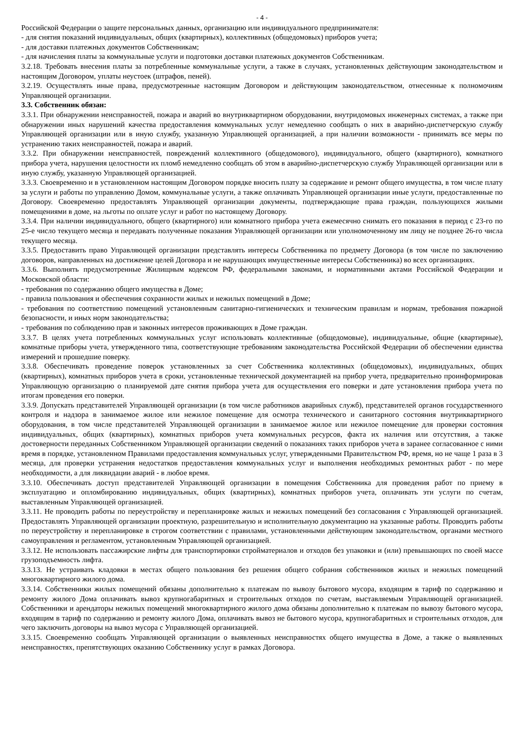- 4 -
Российской Федерации о защите персональных данных, организацию или индивидуального предпринимателя:
- для снятия показаний индивидуальных, общих (квартирных), коллективных (общедомовых) приборов учета;
- для доставки платежных документов Собственникам;
- для начисления платы за коммунальные услуги и подготовки доставки платежных документов Собственникам.
3.2.18. Требовать внесения платы за потребленные коммунальные услуги, а также в случаях, установленных действующим законодательством и настоящим Договором, уплаты неустоек (штрафов, пеней).
3.2.19. Осуществлять иные права, предусмотренные настоящим Договором и действующим законодательством, отнесенные к полномочиям Управляющей организации.
3.3. Собственник обязан:
3.3.1. При обнаружении неисправностей, пожара и аварий во внутриквартирном оборудовании, внутридомовых инженерных системах, а также при обнаружении иных нарушений качества предоставления коммунальных услуг немедленно сообщать о них в аварийно-диспетчерскую службу Управляющей организации или в иную службу, указанную Управляющей организацией, а при наличии возможности - принимать все меры по устранению таких неисправностей, пожара и аварий.
3.3.2. При обнаружении неисправностей, повреждений коллективного (общедомового), индивидуального, общего (квартирного), комнатного прибора учета, нарушения целостности их пломб немедленно сообщать об этом в аварийно-диспетчерскую службу Управляющей организации или в иную службу, указанную Управляющей организацией.
3.3.3. Своевременно и в установленном настоящим Договором порядке вносить плату за содержание и ремонт общего имущества, в том числе плату за услуги и работы по управлению Домом, коммунальные услуги, а также оплачивать Управляющей организации иные услуги, предоставленные по Договору. Своевременно предоставлять Управляющей организации документы, подтверждающие права граждан, пользующихся жилыми помещениями в доме, на льготы по оплате услуг и работ по настоящему Договору.
3.3.4. При наличии индивидуального, общего (квартирного) или комнатного прибора учета ежемесячно снимать его показания в период с 23-го по 25-е число текущего месяца и передавать полученные показания Управляющей организации или уполномоченному им лицу не позднее 26-го числа текущего месяца.
3.3.5. Предоставить право Управляющей организации представлять интересы Собственника по предмету Договора (в том числе по заключению договоров, направленных на достижение целей Договора и не нарушающих имущественные интересы Собственника) во всех организациях.
3.3.6. Выполнять предусмотренные Жилищным кодексом РФ, федеральными законами, и нормативными актами Российской Федерации и Московской области:
- требования по содержанию общего имущества в Доме;
- правила пользования и обеспечения сохранности жилых и нежилых помещений в Доме;
- требования по соответствию помещений установленным санитарно-гигиенических и техническим правилам и нормам, требования пожарной безопасности, и иных норм законодательства;
- требования по соблюдению прав и законных интересов проживающих в Доме граждан.
3.3.7. В целях учета потребленных коммунальных услуг использовать коллективные (общедомовые), индивидуальные, общие (квартирные), комнатные приборы учета, утвержденного типа, соответствующие требованиям законодательства Российской Федерации об обеспечении единства измерений и прошедшие поверку.
3.3.8. Обеспечивать проведение поверок установленных за счет Собственника коллективных (общедомовых), индивидуальных, общих (квартирных), комнатных приборов учета в сроки, установленные технической документацией на прибор учета, предварительно проинформировав Управляющую организацию о планируемой дате снятия прибора учета для осуществления его поверки и дате установления прибора учета по итогам проведения его поверки.
3.3.9. Допускать представителей Управляющей организации (в том числе работников аварийных служб), представителей органов государственного контроля и надзора в занимаемое жилое или нежилое помещение для осмотра технического и санитарного состояния внутриквартирного оборудования, в том числе представителей Управляющей организации в занимаемое жилое или нежилое помещение для проверки состояния индивидуальных, общих (квартирных), комнатных приборов учета коммунальных ресурсов, факта их наличия или отсутствия, а также достоверности переданных Собственником Управляющей организации сведений о показаниях таких приборов учета в заранее согласованное с ними время в порядке, установленном Правилами предоставления коммунальных услуг, утвержденными Правительством РФ, время, но не чаще 1 раза в 3 месяца, для проверки устранения недостатков предоставления коммунальных услуг и выполнения необходимых ремонтных работ - по мере необходимости, а для ликвидации аварий - в любое время.
3.3.10. Обеспечивать доступ представителей Управляющей организации в помещения Собственника для проведения работ по приему в эксплуатацию и опломбированию индивидуальных, общих (квартирных), комнатных приборов учета, оплачивать эти услуги по счетам, выставленным Управляющей организацией.
3.3.11. Не проводить работы по переустройству и перепланировке жилых и нежилых помещений без согласования с Управляющей организацией. Предоставлять Управляющей организации проектную, разрешительную и исполнительную документацию на указанные работы. Проводить работы по переустройству и перепланировке в строгом соответствии с правилами, установленными действующим законодательством, органами местного самоуправления и регламентом, установленным Управляющей организацией.
3.3.12. Не использовать пассажирские лифты для транспортировки стройматериалов и отходов без упаковки и (или) превышающих по своей массе грузоподъемность лифта.
3.3.13. Не устраивать кладовки в местах общего пользования без решения общего собрания собственников жилых и нежилых помещений многоквартирного жилого дома.
3.3.14. Собственники жилых помещений обязаны дополнительно к платежам по вывозу бытового мусора, входящим в тариф по содержанию и ремонту жилого Дома оплачивать вывоз крупногабаритных и строительных отходов по счетам, выставляемым Управляющей организацией. Собственники и арендаторы нежилых помещений многоквартирного жилого дома обязаны дополнительно к платежам по вывозу бытового мусора, входящим в тариф по содержанию и ремонту жилого Дома, оплачивать вывоз не бытового мусора, крупногабаритных и строительных отходов, для чего заключить договоры на вывоз мусора с Управляющей организацией.
3.3.15. Своевременно сообщать Управляющей организации о выявленных неисправностях общего имущества в Доме, а также о выявленных неисправностях, препятствующих оказанию Собственнику услуг в рамках Договора.